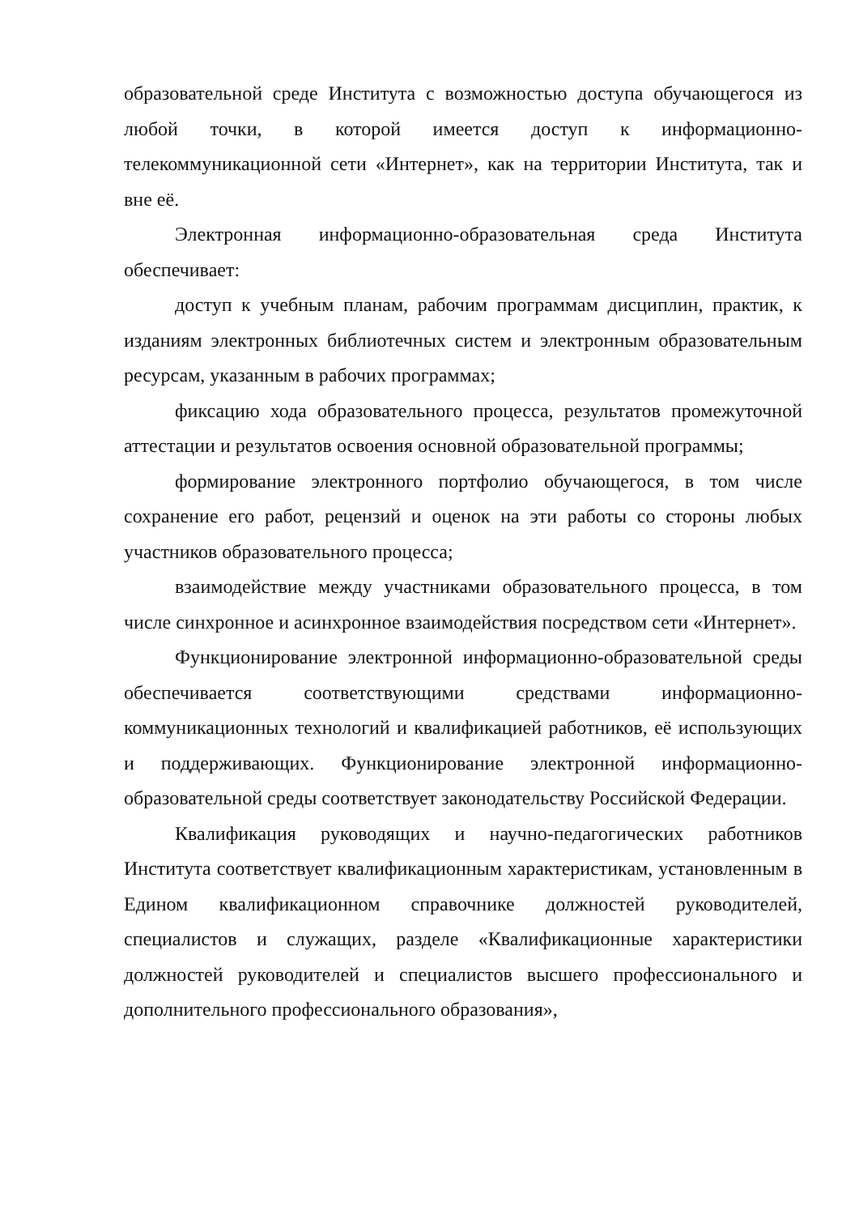образовательной среде Института с возможностью доступа обучающегося из любой точки, в которой имеется доступ к информационно-телекоммуникационной сети «Интернет», как на территории Института, так и вне её.
Электронная информационно-образовательная среда Института обеспечивает:
доступ к учебным планам, рабочим программам дисциплин, практик, к изданиям электронных библиотечных систем и электронным образовательным ресурсам, указанным в рабочих программах;
фиксацию хода образовательного процесса, результатов промежуточной аттестации и результатов освоения основной образовательной программы;
формирование электронного портфолио обучающегося, в том числе сохранение его работ, рецензий и оценок на эти работы со стороны любых участников образовательного процесса;
взаимодействие между участниками образовательного процесса, в том числе синхронное и асинхронное взаимодействия посредством сети «Интернет».
Функционирование электронной информационно-образовательной среды обеспечивается соответствующими средствами информационно-коммуникационных технологий и квалификацией работников, её использующих и поддерживающих. Функционирование электронной информационно-образовательной среды соответствует законодательству Российской Федерации.
Квалификация руководящих и научно-педагогических работников Института соответствует квалификационным характеристикам, установленным в Едином квалификационном справочнике должностей руководителей, специалистов и служащих, разделе «Квалификационные характеристики должностей руководителей и специалистов высшего профессионального и дополнительного профессионального образования»,